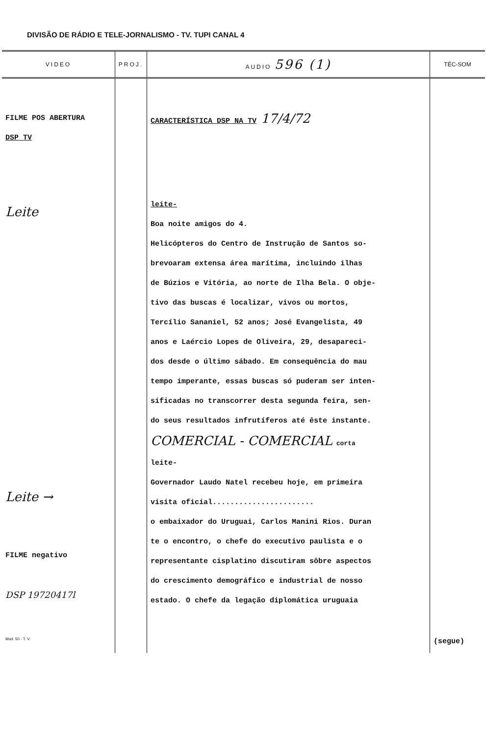DIVISÃO DE RÁDIO E TELE-JORNALISMO - TV. TUPI CANAL 4
| VIDEO | PROJ. | AUDIO 596 (1) | TÉC-SOM |
| --- | --- | --- | --- |
| FILME POS ABERTURA DSP TV Leite Leite → FILME negativo DSP 19720417l Mod. 50 - T. V. | | CARACTERÍSTICA DSP NA TV 17/4/72 leite- Boa noite amigos do 4. Helicópteros do Centro de Instrução de Santos so- brevoaram extensa área marítima, incluindo ilhas de Búzios e Vitória, ao norte de Ilha Bela. O obje- tivo das buscas é localizar, vivos ou mortos, Tercílio Sananiel, 52 anos; José Evangelista, 49 anos e Laércio Lopes de Oliveira, 29, desapareci- dos desde o último sábado. Em consequência do mau tempo imperante, essas buscas só puderam ser inten- sificadas no transcorrer desta segunda feira, sen- do seus resultados infrutíferos até êste instante. COMERCIAL - COMERCIAL corta leite- Governador Laudo Natel recebeu hoje, em primeira visita oficial....................... o embaixador do Uruguai, Carlos Manini Rios. Duran te o encontro, o chefe do executivo paulista e o representante cisplatino discutiram sôbre aspectos do crescimento demográfico e industrial de nosso estado. O chefe da legação diplomática uruguaia | (segue) |